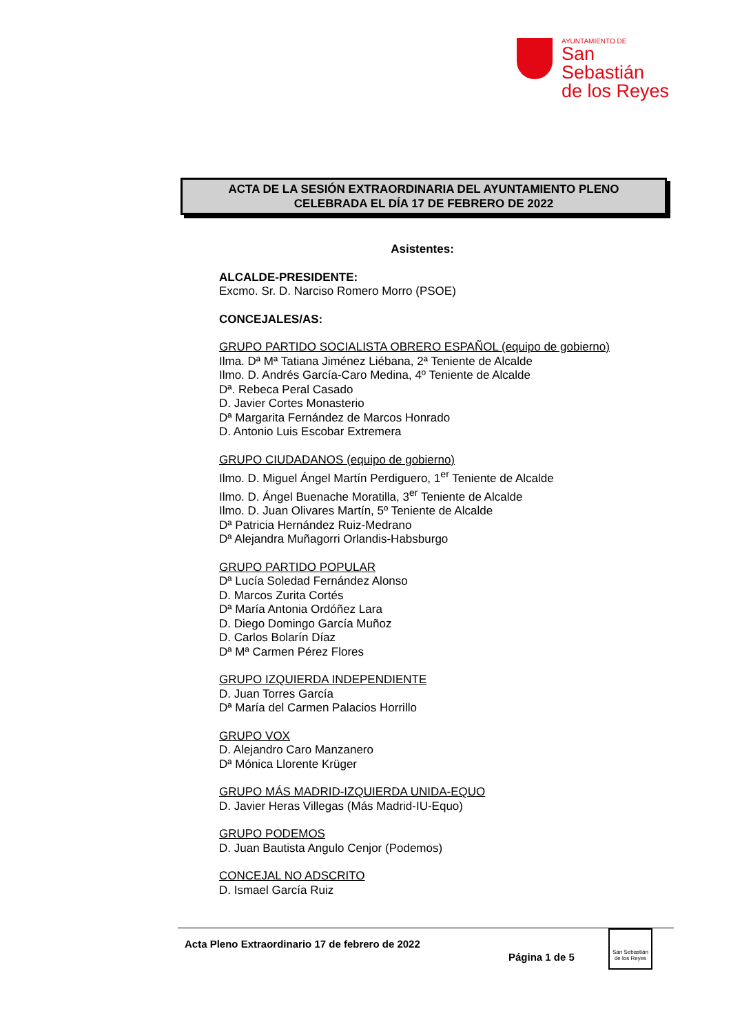AYUNTAMIENTO DE
San Sebastián
de los Reyes
ACTA DE LA SESIÓN EXTRAORDINARIA DEL AYUNTAMIENTO PLENO
CELEBRADA EL DÍA 17 DE FEBRERO DE 2022
Asistentes:
ALCALDE-PRESIDENTE:
Excmo. Sr. D. Narciso Romero Morro (PSOE)
CONCEJALES/AS:
GRUPO PARTIDO SOCIALISTA OBRERO ESPAÑOL (equipo de gobierno)
Ilma. Dª Mª Tatiana Jiménez Liébana, 2ª Teniente de Alcalde
Ilmo. D. Andrés García-Caro Medina, 4º Teniente de Alcalde
Dª. Rebeca Peral Casado
D. Javier Cortes Monasterio
Dª Margarita Fernández de Marcos Honrado
D. Antonio Luis Escobar Extremera
GRUPO CIUDADANOS (equipo de gobierno)
Ilmo. D. Miguel Ángel Martín Perdiguero, 1<sup>er</sup> Teniente de Alcalde
Ilmo. D. Ángel Buenache Moratilla, 3<sup>er</sup> Teniente de Alcalde
Ilmo. D. Juan Olivares Martín, 5º Teniente de Alcalde
Dª Patricia Hernández Ruiz-Medrano
Dª Alejandra Muñagorri Orlandis-Habsburgo
GRUPO PARTIDO POPULAR
Dª Lucía Soledad Fernández Alonso
D. Marcos Zurita Cortés
Dª María Antonia Ordóñez Lara
D. Diego Domingo García Muñoz
D. Carlos Bolarín Díaz
Dª Mª Carmen Pérez Flores
GRUPO IZQUIERDA INDEPENDIENTE
D. Juan Torres García
Dª María del Carmen Palacios Horrillo
GRUPO VOX
D. Alejandro Caro Manzanero
Dª Mónica Llorente Krüger
GRUPO MÁS MADRID-IZQUIERDA UNIDA-EQUO
D. Javier Heras Villegas (Más Madrid-IU-Equo)
GRUPO PODEMOS
D. Juan Bautista Angulo Cenjor (Podemos)
CONCEJAL NO ADSCRITO
D. Ismael García Ruiz
Acta Pleno Extraordinario 17 de febrero de 2022
Página 1 de 5
San Sebastián de los Reyes